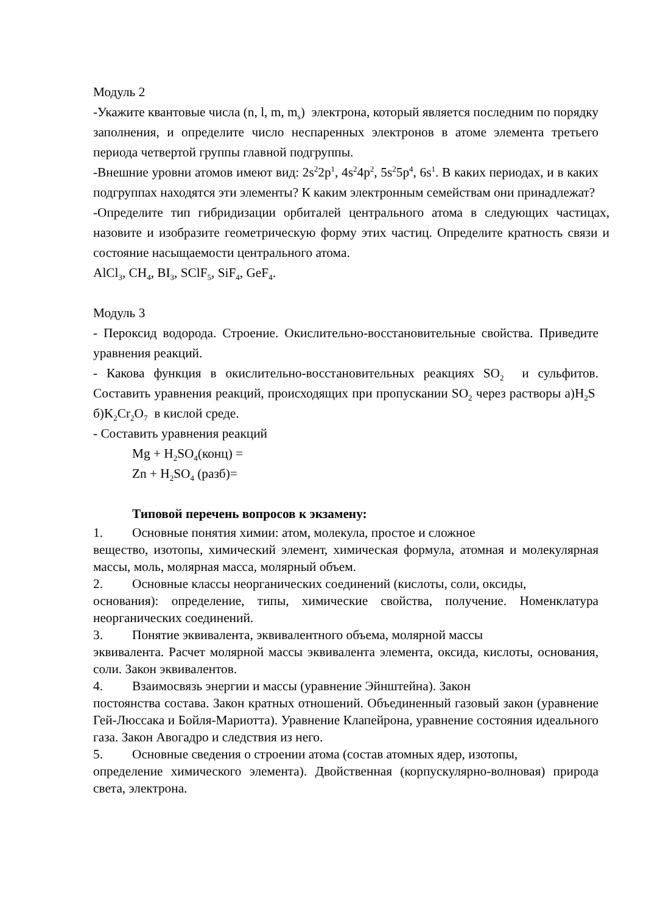Модуль 2
-Укажите квантовые числа (n, l, m, m<sub>s</sub>) электрона, который является последним по порядку заполнения, и определите число неспаренных электронов в атоме элемента третьего периода четвертой группы главной подгруппы.
-Внешние уровни атомов имеют вид: 2s<sup>2</sup>2p<sup>1</sup>, 4s<sup>2</sup>4p<sup>2</sup>, 5s<sup>2</sup>5p<sup>4</sup>, 6s<sup>1</sup>. В каких периодах, и в каких подгруппах находятся эти элементы? К каким электронным семействам они принадлежат?
-Определите тип гибридизации орбиталей центрального атома в следующих частицах, назовите и изобразите геометрическую форму этих частиц. Определите кратность связи и состояние насыщаемости центрального атома.
AlCl<sub>3</sub>, CH<sub>4</sub>, BI<sub>3</sub>, SClF<sub>5</sub>, SiF<sub>4</sub>, GeF<sub>4</sub>.
Модуль 3
- Пероксид водорода. Строение. Окислительно-восстановительные свойства. Приведите уравнения реакций.
- Какова функция в окислительно-восстановительных реакциях SO<sub>2</sub> и сульфитов. Составить уравнения реакций, происходящих при пропускании SO<sub>2</sub> через растворы а)H<sub>2</sub>S б)K<sub>2</sub>Cr<sub>2</sub>O<sub>7</sub> в кислой среде.
- Составить уравнения реакций
Mg + H<sub>2</sub>SO<sub>4</sub>(конц) =
Zn + H<sub>2</sub>SO<sub>4</sub> (разб)=
Типовой перечень вопросов к экзамену:
1. Основные понятия химии: атом, молекула, простое и сложное
вещество, изотопы, химический элемент, химическая формула, атомная и молекулярная массы, моль, молярная масса, молярный объем.
2. Основные классы неорганических соединений (кислоты, соли, оксиды,
основания): определение, типы, химические свойства, получение. Номенклатура неорганических соединений.
3. Понятие эквивалента, эквивалентного объема, молярной массы
эквивалента. Расчет молярной массы эквивалента элемента, оксида, кислоты, основания, соли. Закон эквивалентов.
4. Взаимосвязь энергии и массы (уравнение Эйнштейна). Закон
постоянства состава. Закон кратных отношений. Объединенный газовый закон (уравнение Гей-Люссака и Бойля-Мариотта). Уравнение Клапейрона, уравнение состояния идеального газа. Закон Авогадро и следствия из него.
5. Основные сведения о строении атома (состав атомных ядер, изотопы,
определение химического элемента). Двойственная (корпускулярно-волновая) природа света, электрона.